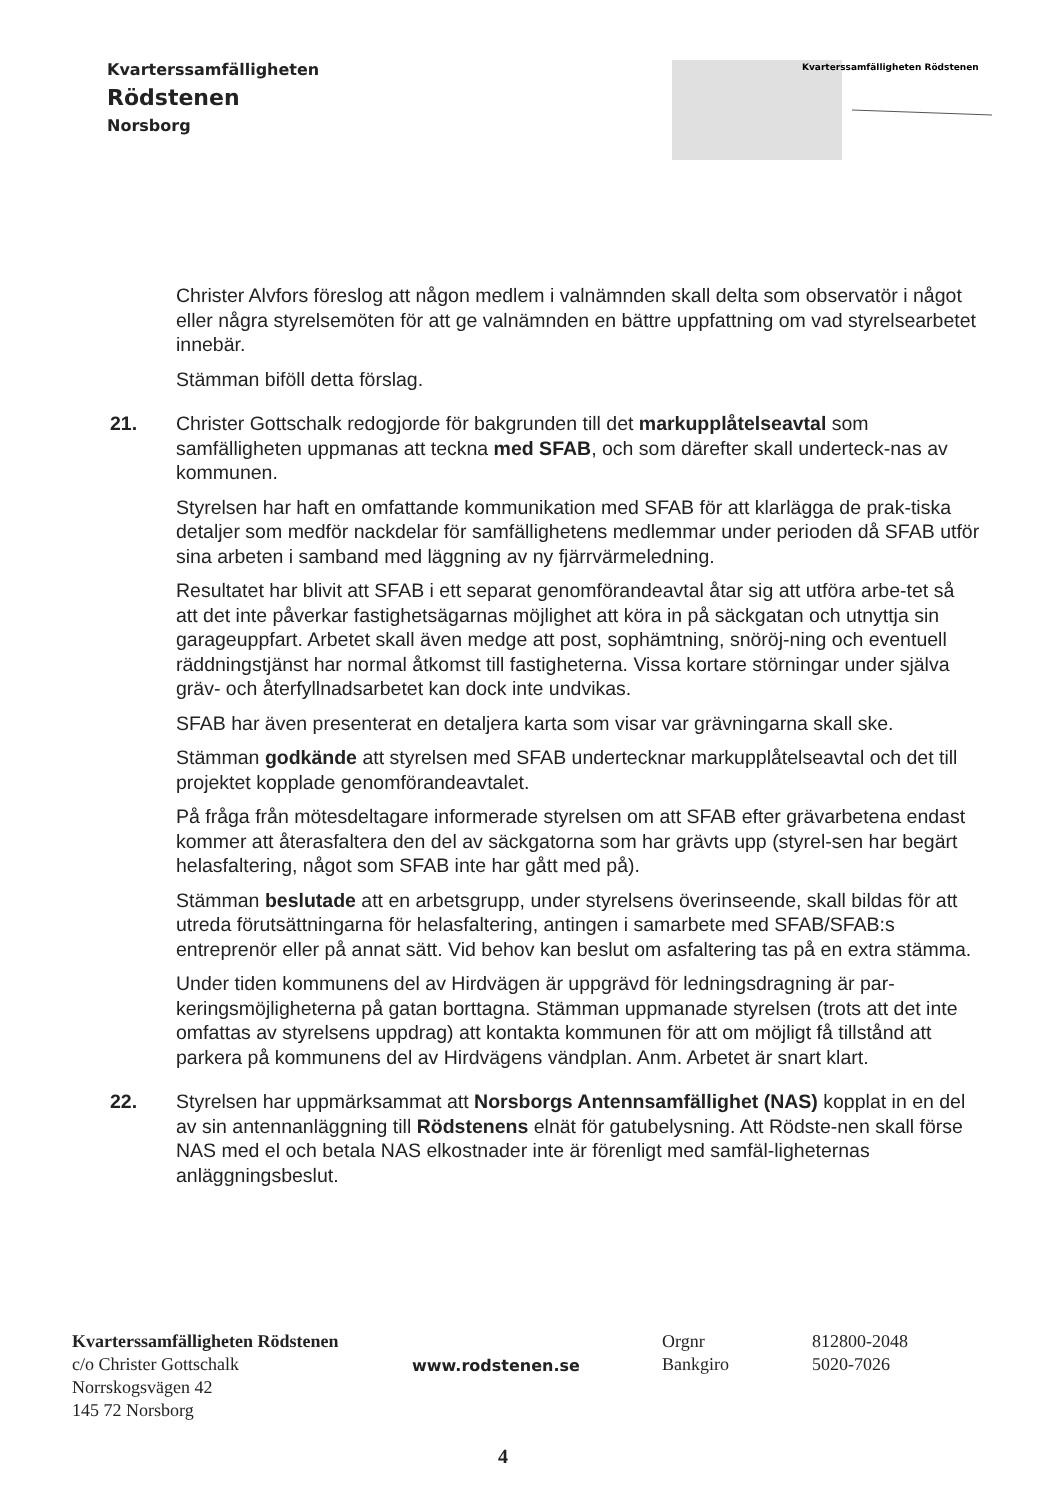Kvarterssamfälligheten
Rödstenen
Norsborg
Kvarterssamfälligheten Rödstenen
Christer Alvfors föreslog att någon medlem i valnämnden skall delta som observatör i något eller några styrelsemöten för att ge valnämnden en bättre uppfattning om vad styrelsearbetet innebär.
Stämman biföll detta förslag.
21. Christer Gottschalk redogjorde för bakgrunden till det markupplåtelseavtal som samfälligheten uppmanas att teckna med SFAB, och som därefter skall underteck-nas av kommunen.
Styrelsen har haft en omfattande kommunikation med SFAB för att klarlägga de prak-tiska detaljer som medför nackdelar för samfällighetens medlemmar under perioden då SFAB utför sina arbeten i samband med läggning av ny fjärrvärmeledning.
Resultatet har blivit att SFAB i ett separat genomförandeavtal åtar sig att utföra arbe-tet så att det inte påverkar fastighetsägarnas möjlighet att köra in på säckgatan och utnyttja sin garageuppfart. Arbetet skall även medge att post, sophämtning, snöröj-ning och eventuell räddningstjänst har normal åtkomst till fastigheterna. Vissa kortare störningar under själva gräv- och återfyllnadsarbetet kan dock inte undvikas.
SFAB har även presenterat en detaljera karta som visar var grävningarna skall ske.
Stämman godkände att styrelsen med SFAB undertecknar markupplåtelseavtal och det till projektet kopplade genomförandeavtalet.
På fråga från mötesdeltagare informerade styrelsen om att SFAB efter grävarbetena endast kommer att återasfaltera den del av säckgatorna som har grävts upp (styrel-sen har begärt helasfaltering, något som SFAB inte har gått med på).
Stämman beslutade att en arbetsgrupp, under styrelsens överinseende, skall bildas för att utreda förutsättningarna för helasfaltering, antingen i samarbete med SFAB/SFAB:s entreprenör eller på annat sätt. Vid behov kan beslut om asfaltering tas på en extra stämma.
Under tiden kommunens del av Hirdvägen är uppgrävd för ledningsdragning är par-keringsmöjligheterna på gatan borttagna. Stämman uppmanade styrelsen (trots att det inte omfattas av styrelsens uppdrag) att kontakta kommunen för att om möjligt få tillstånd att parkera på kommunens del av Hirdvägens vändplan. Anm. Arbetet är snart klart.
22. Styrelsen har uppmärksammat att Norsborgs Antennsamfällighet (NAS) kopplat in en del av sin antennanläggning till Rödstenens elnät för gatubelysning. Att Rödste-nen skall förse NAS med el och betala NAS elkostnader inte är förenligt med samfäl-ligheternas anläggningsbeslut.
Kvarterssamfälligheten Rödstenen
c/o Christer Gottschalk
Norrskogsvägen 42
145 72 Norsborg
www.rodstenen.se
Orgnr
Bankgiro
812800-2048
5020-7026
4